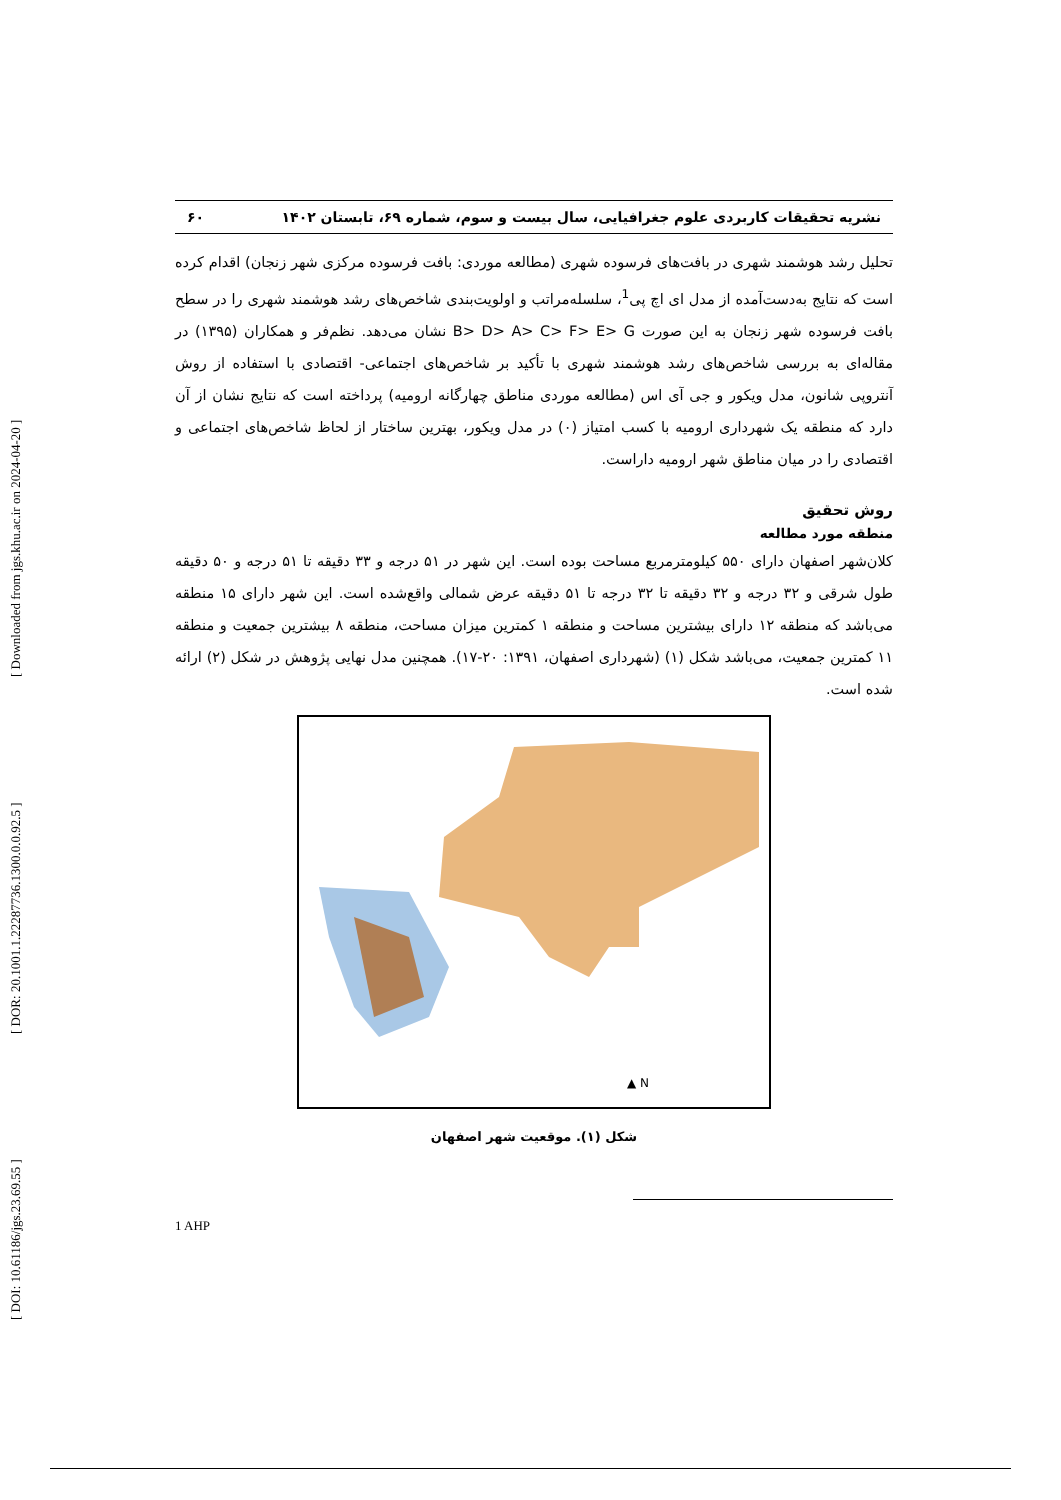[ DOI: 10.61186/jgs.23.69.55 ] [ DOR: 20.1001.1.22287736.1300.0.0.92.5 ] [ Downloaded from jgs.khu.ac.ir on 2024-04-20 ]
نشریه تحقیقات کاربردی علوم جغرافیایی، سال بیست و سوم، شماره ۶۹، تابستان ۱۴۰۲ ۶۰
تحلیل رشد هوشمند شهری در بافت‌های فرسوده شهری (مطالعه موردی: بافت فرسوده مرکزی شهر زنجان) اقدام کرده است که نتایج به‌دست‌آمده از مدل ای اچ پی<sup>1</sup>، سلسله‌مراتب و اولویت‌بندی شاخص‌های رشد هوشمند شهری را در سطح بافت فرسوده شهر زنجان به این صورت B> D> A> C> F> E> G نشان می‌دهد. نظم‌فر و همکاران (۱۳۹۵) در مقاله‌ای به بررسی شاخص‌های رشد هوشمند شهری با تأکید بر شاخص‌های اجتماعی- اقتصادی با استفاده از روش آنتروپی شانون، مدل ویکور و جی آی اس (مطالعه موردی مناطق چهارگانه ارومیه) پرداخته است که نتایج نشان از آن دارد که منطقه یک شهرداری ارومیه با کسب امتیاز (۰) در مدل ویکور، بهترین ساختار از لحاظ شاخص‌های اجتماعی و اقتصادی را در میان مناطق شهر ارومیه داراست.
روش تحقیق
منطقه مورد مطالعه
کلان‌شهر اصفهان دارای ۵۵۰ کیلومترمربع مساحت بوده است. این شهر در ۵۱ درجه و ۳۳ دقیقه تا ۵۱ درجه و ۵۰ دقیقه طول شرقی و ۳۲ درجه و ۳۲ دقیقه تا ۳۲ درجه تا ۵۱ دقیقه عرض شمالی واقع‌شده است. این شهر دارای ۱۵ منطقه می‌باشد که منطقه ۱۲ دارای بیشترین مساحت و منطقه ۱ کمترین میزان مساحت، منطقه ۸ بیشترین جمعیت و منطقه ۱۱ کمترین جمعیت، می‌باشد شکل (۱) (شهرداری اصفهان، ۱۳۹۱: ۲۰-۱۷). همچنین مدل نهایی پژوهش در شکل (۲) ارائه شده است.
N ▲
شکل (۱). موقعیت شهر اصفهان
1 AHP